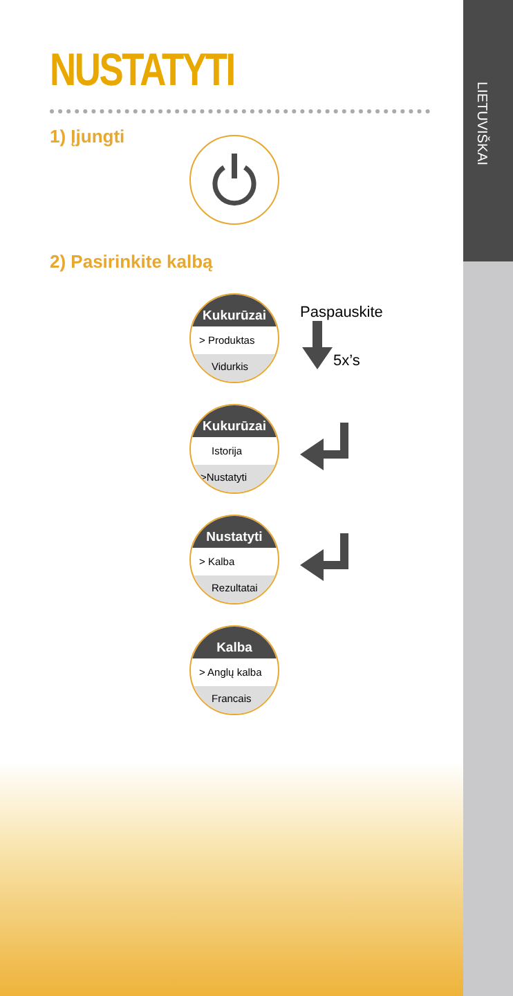LIETUVIŠKAI
NUSTATYTI
1) Įjungti
2) Pasirinkite kalbą
Kukurūzai
> Produktas
Vidurkis
Paspauskite
5x’s
Kukurūzai
Istorija
>Nustatyti
Nustatyti
> Kalba
Rezultatai
Kalba
> Anglų kalba
Francais